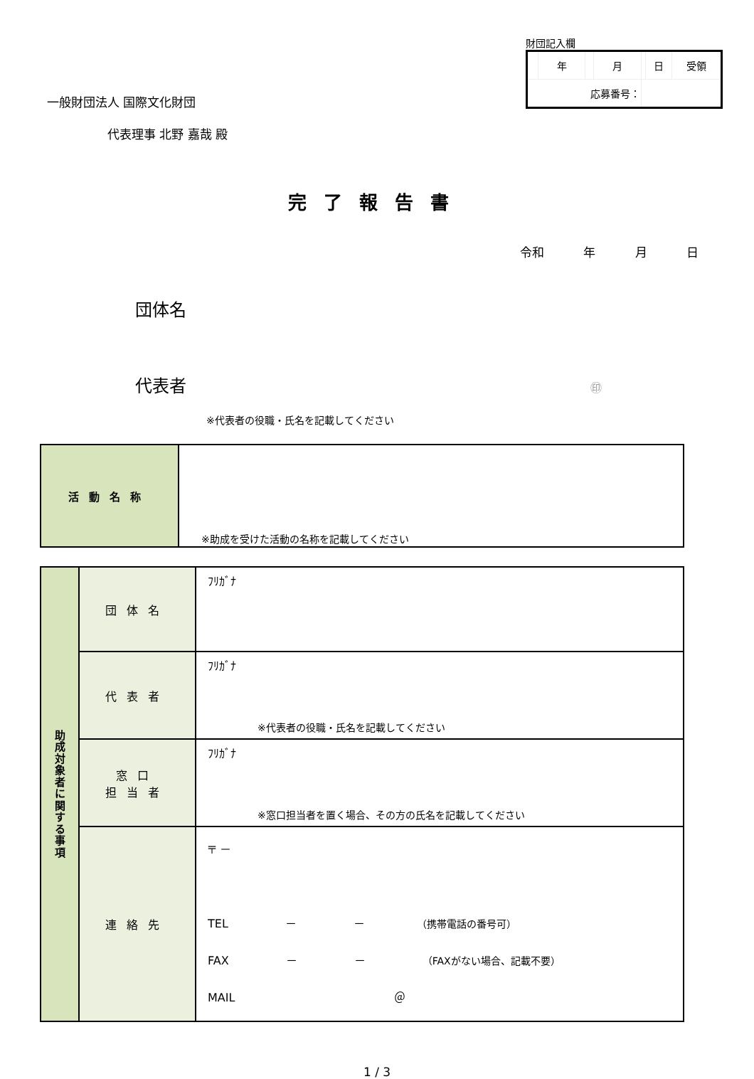一般財団法人 国際文化財団
代表理事 北野 嘉哉 殿
財団記入欄
| | 年 | | 月 | | 日 | 受領 |
| 応募番号： | | | | | | |
完了報告書
令和 年 月 日
団体名
代表者 ㊞
※代表者の役職・氏名を記載してください
| 活動名称 | ※助成を受けた活動の名称を記載してください |
| 助 成 対 象 者 に 関 す る 事 項 | 団体名 | ﾌﾘｶﾞﾅ |
| | 代表者 | ﾌﾘｶﾞﾅ ※代表者の役職・氏名を記載してください |
| | 窓口 担当者 | ﾌﾘｶﾞﾅ ※窓口担当者を置く場合、その方の氏名を記載してください |
| | 連絡先 | 〒 － TEL － － （携帯電話の番号可） FAX － － （FAXがない場合、記載不要） MAIL ＠ |
1 / 3